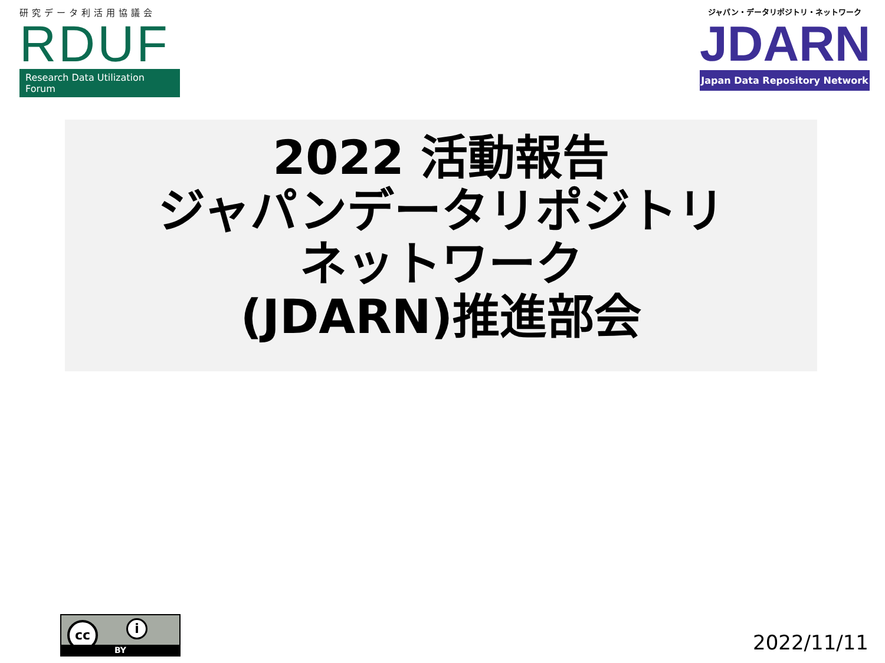研究データ利活用協議会
RDUF
Research Data Utilization Forum
ジャパン・データリポジトリ・ネットワーク
JDARN
Japan Data Repository Network
2022 活動報告
ジャパンデータリポジトリ
ネットワーク
(JDARN)推進部会
cc i
BY
2022/11/11